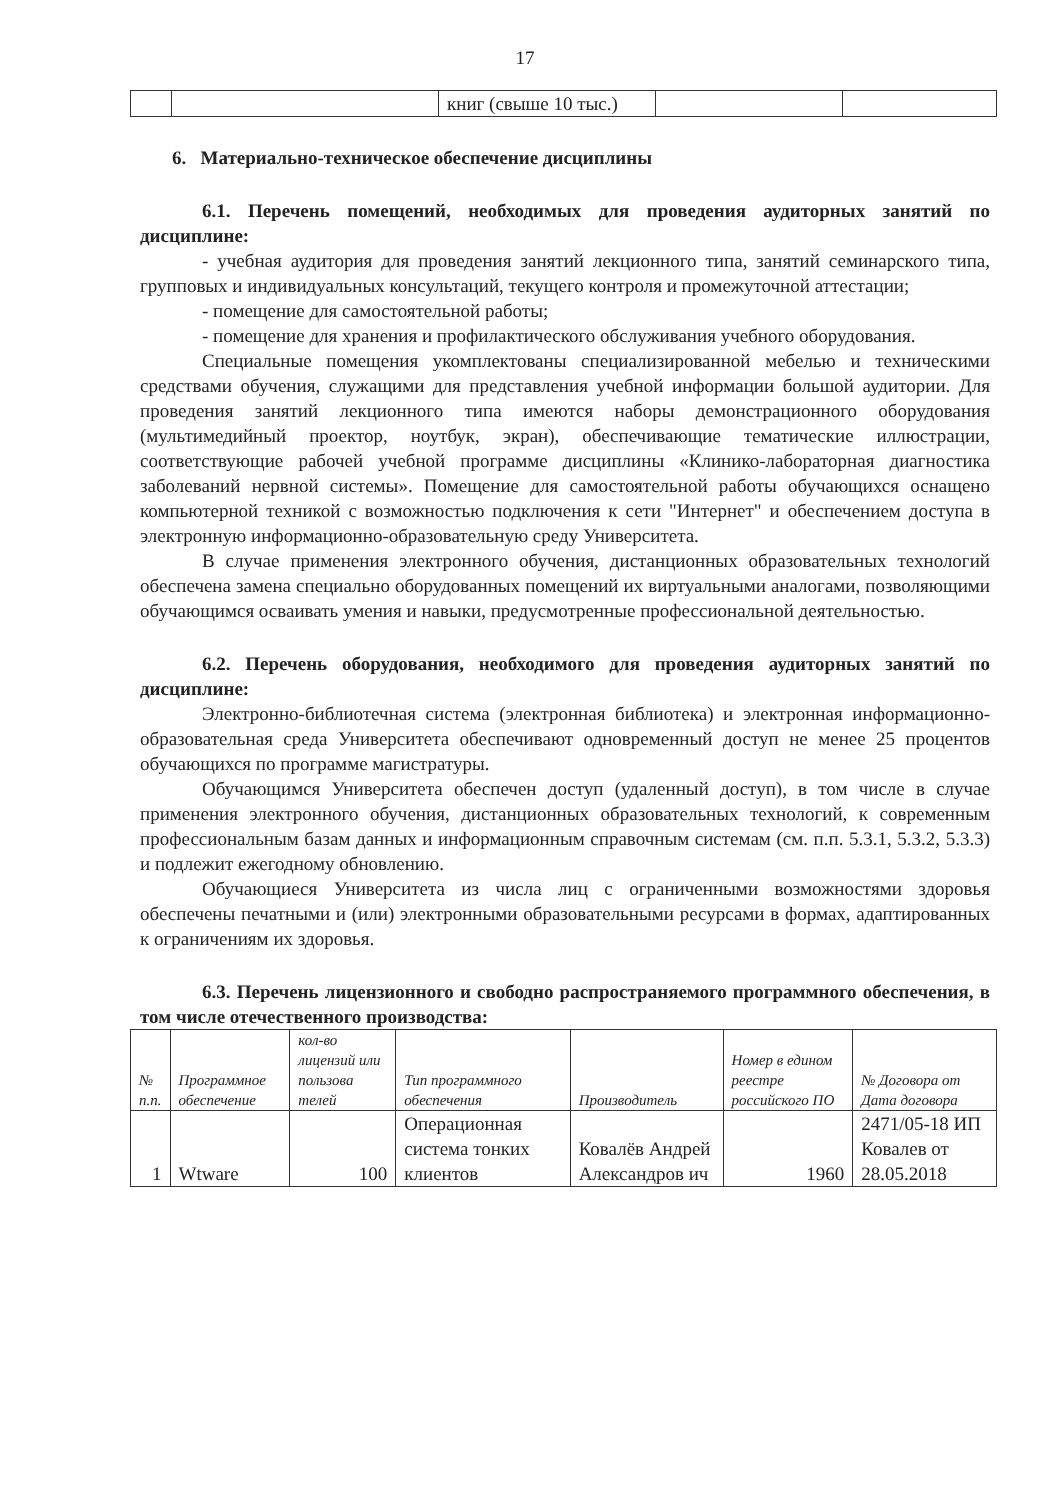17
| | | книг (свыше 10 тыс.) | | |
6. Материально-техническое обеспечение дисциплины
6.1. Перечень помещений, необходимых для проведения аудиторных занятий по дисциплине:
- учебная аудитория для проведения занятий лекционного типа, занятий семинарского типа, групповых и индивидуальных консультаций, текущего контроля и промежуточной аттестации;
- помещение для самостоятельной работы;
- помещение для хранения и профилактического обслуживания учебного оборудования.
Специальные помещения укомплектованы специализированной мебелью и техническими средствами обучения, служащими для представления учебной информации большой аудитории. Для проведения занятий лекционного типа имеются наборы демонстрационного оборудования (мультимедийный проектор, ноутбук, экран), обеспечивающие тематические иллюстрации, соответствующие рабочей учебной программе дисциплины «Клинико-лабораторная диагностика заболеваний нервной системы». Помещение для самостоятельной работы обучающихся оснащено компьютерной техникой с возможностью подключения к сети "Интернет" и обеспечением доступа в электронную информационно-образовательную среду Университета.
В случае применения электронного обучения, дистанционных образовательных технологий обеспечена замена специально оборудованных помещений их виртуальными аналогами, позволяющими обучающимся осваивать умения и навыки, предусмотренные профессиональной деятельностью.
6.2. Перечень оборудования, необходимого для проведения аудиторных занятий по дисциплине:
Электронно-библиотечная система (электронная библиотека) и электронная информационно-образовательная среда Университета обеспечивают одновременный доступ не менее 25 процентов обучающихся по программе магистратуры.
Обучающимся Университета обеспечен доступ (удаленный доступ), в том числе в случае применения электронного обучения, дистанционных образовательных технологий, к современным профессиональным базам данных и информационным справочным системам (см. п.п. 5.3.1, 5.3.2, 5.3.3) и подлежит ежегодному обновлению.
Обучающиеся Университета из числа лиц с ограниченными возможностями здоровья обеспечены печатными и (или) электронными образовательными ресурсами в формах, адаптированных к ограничениям их здоровья.
6.3. Перечень лицензионного и свободно распространяемого программного обеспечения, в том числе отечественного производства:
| № п.п. | Программное обеспечение | кол-во лицензий или пользова телей | Тип программного обеспечения | Производитель | Номер в едином реестре российского ПО | № Договора от Дата договора |
| --- | --- | --- | --- | --- | --- | --- |
| 1 | Wtware | 100 | Операционная система тонких клиентов | Ковалёв Андрей Александров ич | 1960 | 2471/05-18 ИП Ковалев от 28.05.2018 |